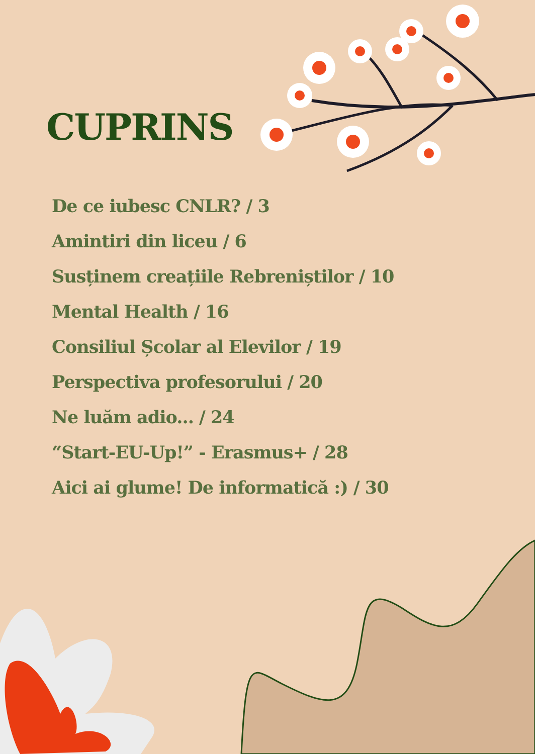CUPRINS
De ce iubesc CNLR? / 3
Amintiri din liceu / 6
Susținem creațiile Rebreniștilor / 10
Mental Health / 16
Consiliul Școlar al Elevilor / 19
Perspectiva profesorului / 20
Ne luăm adio... / 24
“Start-EU-Up!” - Erasmus+ / 28
Aici ai glume! De informatică :) / 30